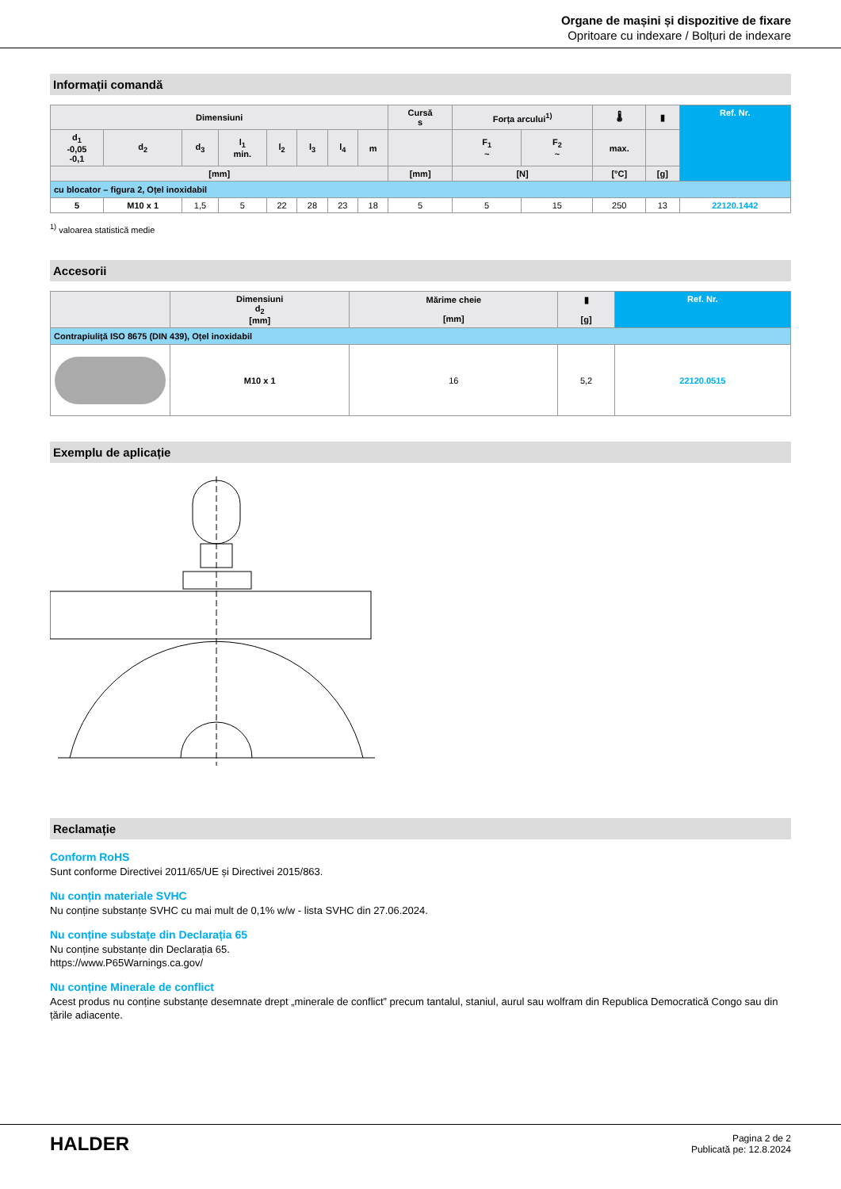Organe de mașini și dispozitive de fixare
Opritoare cu indexare / Bolțuri de indexare
Informații comandă
| Dimensiuni | | | | | | | | Cursă s | Forța arcului<sup>1)</sup> | | 🌡 | ▮ | Ref. Nr. |
| --- | --- | --- | --- | --- | --- | --- | --- | --- | --- | --- | --- | --- | --- |
| d<sub>1</sub> -0,05 -0,1 | d<sub>2</sub> | d<sub>3</sub> | l<sub>1</sub> min. | l<sub>2</sub> | l<sub>3</sub> | l<sub>4</sub> | m | | F<sub>1</sub> ~ | F<sub>2</sub> ~ | max. | | |
| [mm] | | | | | | | | [mm] | [N] | | [°C] | [g] | |
| cu blocator – figura 2, Oțel inoxidabil | | | | | | | | | | | | | |
| 5 | M10 x 1 | 1,5 | 5 | 22 | 28 | 23 | 18 | 5 | 5 | 15 | 250 | 13 | 22120.1442 |
<sup>1)</sup> valoarea statistică medie
Accesorii
| | Dimensiuni d<sub>2</sub> [mm] | Mărime cheie [mm] | ▮ [g] | Ref. Nr. |
| --- | --- | --- | --- | --- |
| Contrapiuliță ISO 8675 (DIN 439), Oțel inoxidabil | | | | |
| | M10 x 1 | 16 | 5,2 | 22120.0515 |
Exemplu de aplicație
Reclamație
Conform RoHS
Sunt conforme Directivei 2011/65/UE și Directivei 2015/863.
Nu conțin materiale SVHC
Nu conține substanțe SVHC cu mai mult de 0,1% w/w - lista SVHC din 27.06.2024.
Nu conține substațe din Declarația 65
Nu conține substanțe din Declarația 65.
https://www.P65Warnings.ca.gov/
Nu conține Minerale de conflict
Acest produs nu conține substanțe desemnate drept „minerale de conflict” precum tantalul, staniul, aurul sau wolfram din Republica Democratică Congo sau din țările adiacente.
HALDER
Pagina 2 de 2
Publicată pe: 12.8.2024